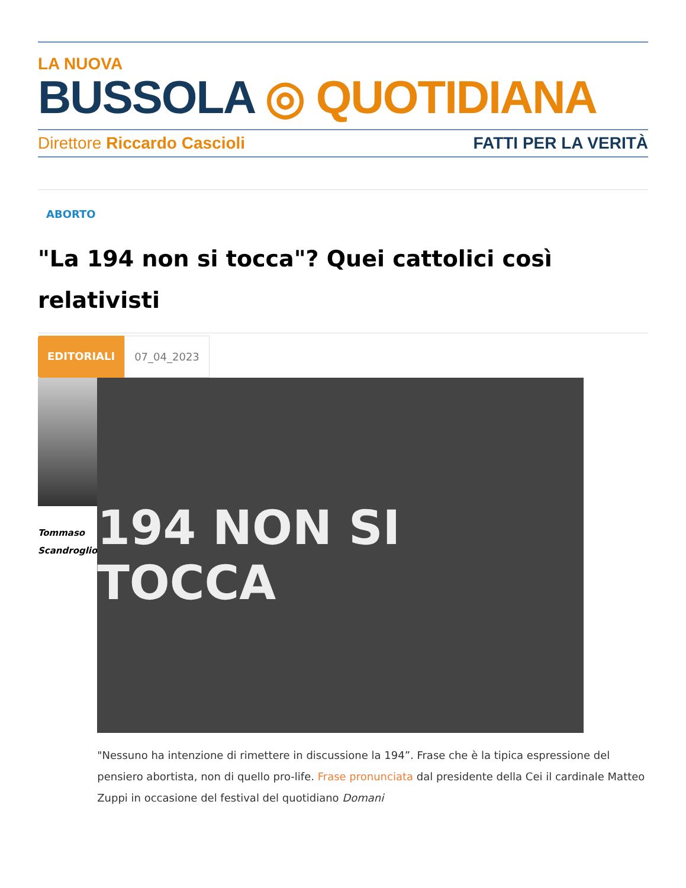LA NUOVA
BUSSOLA ◎ QUOTIDIANA
Direttore Riccardo Cascioli FATTI PER LA VERITÀ
ABORTO
"La 194 non si tocca"? Quei cattolici così relativisti
EDITORIALI 07_04_2023
Tommaso
Scandroglio
194 NON SI TOCCA
"Nessuno ha intenzione di rimettere in discussione la 194”. Frase che è la tipica espressione del pensiero abortista, non di quello pro-life. Frase pronunciata dal presidente della Cei il cardinale Matteo Zuppi in occasione del festival del quotidiano Domani